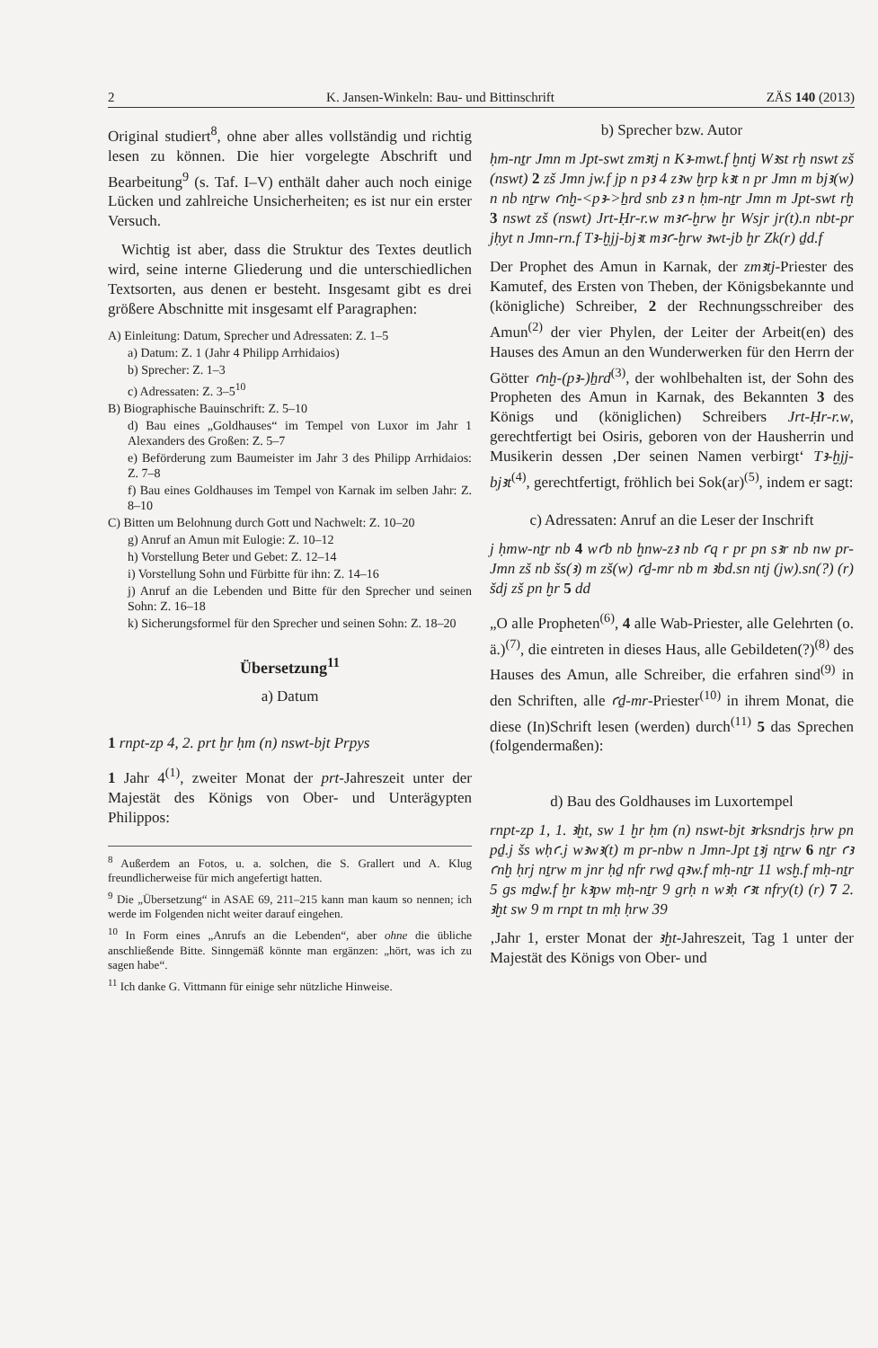2 K. Jansen-Winkeln: Bau- und Bittinschrift ZÄS 140 (2013)
Original studiert<sup>8</sup>, ohne aber alles vollständig und richtig lesen zu können. Die hier vorgelegte Abschrift und Bearbeitung<sup>9</sup> (s. Taf. I–V) enthält daher auch noch einige Lücken und zahlreiche Unsicherheiten; es ist nur ein erster Versuch.
Wichtig ist aber, dass die Struktur des Textes deutlich wird, seine interne Gliederung und die unterschiedlichen Textsorten, aus denen er besteht. Insgesamt gibt es drei größere Abschnitte mit insgesamt elf Paragraphen:
A) Einleitung: Datum, Sprecher und Adressaten: Z. 1–5
a) Datum: Z. 1 (Jahr 4 Philipp Arrhidaios)
b) Sprecher: Z. 1–3
c) Adressaten: Z. 3–5<sup>10</sup>
B) Biographische Bauinschrift: Z. 5–10
d) Bau eines „Goldhauses“ im Tempel von Luxor im Jahr 1 Alexanders des Großen: Z. 5–7
e) Beförderung zum Baumeister im Jahr 3 des Philipp Arrhidaios: Z. 7–8
f) Bau eines Goldhauses im Tempel von Karnak im selben Jahr: Z. 8–10
C) Bitten um Belohnung durch Gott und Nachwelt: Z. 10–20
g) Anruf an Amun mit Eulogie: Z. 10–12
h) Vorstellung Beter und Gebet: Z. 12–14
i) Vorstellung Sohn und Fürbitte für ihn: Z. 14–16
j) Anruf an die Lebenden und Bitte für den Sprecher und seinen Sohn: Z. 16–18
k) Sicherungsformel für den Sprecher und seinen Sohn: Z. 18–20
Übersetzung<sup>11</sup>
a) Datum
1 rnpt-zp 4, 2. prt ḫr ḥm (n) nswt-bjt Prpys
1 Jahr 4<sup>(1)</sup>, zweiter Monat der prt-Jahreszeit unter der Majestät des Königs von Ober- und Unterägypten Philippos:
<sup>8</sup> Außerdem an Fotos, u. a. solchen, die S. Grallert und A. Klug freundlicherweise für mich angefertigt hatten.
<sup>9</sup> Die „Übersetzung“ in ASAE 69, 211–215 kann man kaum so nennen; ich werde im Folgenden nicht weiter darauf eingehen.
<sup>10</sup> In Form eines „Anrufs an die Lebenden“, aber ohne die übliche anschließende Bitte. Sinngemäß könnte man ergänzen: „hört, was ich zu sagen habe“.
<sup>11</sup> Ich danke G. Vittmann für einige sehr nützliche Hinweise.
b) Sprecher bzw. Autor
ḥm-nṯr Jmn m Jpt-swt zmꜣtj n Kꜣ-mwt.f ḫntj Wꜣst rḫ nswt zš (nswt) 2 zš Jmn jw.f jp n pꜣ 4 zꜣw ḫrp kꜣt n pr Jmn m bjꜣ(w) n nb nṯrw ꜥnḫ-<pꜣ->ẖrd snb zꜣ n ḥm-nṯr Jmn m Jpt-swt rḫ 3 nswt zš (nswt) Jrt-Ḥr-r.w mꜣꜥ-ḫrw ḫr Wsjr jr(t).n nbt-pr jḥyt n Jmn-rn.f Tꜣ-ḫjj-bjꜣt mꜣꜥ-ḫrw ꜣwt-jb ḫr Zk(r) ḏd.f
Der Prophet des Amun in Karnak, der zmꜣtj-Priester des Kamutef, des Ersten von Theben, der Königsbekannte und (königliche) Schreiber, 2 der Rechnungsschreiber des Amun<sup>(2)</sup> der vier Phylen, der Leiter der Arbeit(en) des Hauses des Amun an den Wunderwerken für den Herrn der Götter ꜥnḫ-(pꜣ-)ẖrd<sup>(3)</sup>, der wohlbehalten ist, der Sohn des Propheten des Amun in Karnak, des Bekannten 3 des Königs und (königlichen) Schreibers Jrt-Ḥr-r.w, gerechtfertigt bei Osiris, geboren von der Hausherrin und Musikerin dessen ‚Der seinen Namen verbirgt‘ Tꜣ-ḫjj-bjꜣt<sup>(4)</sup>, gerechtfertigt, fröhlich bei Sok(ar)<sup>(5)</sup>, indem er sagt:
c) Adressaten: Anruf an die Leser der Inschrift
j ḥmw-nṯr nb 4 wꜥb nb ḫnw-zꜣ nb ꜥq r pr pn sꜣr nb nw pr-Jmn zš nb šs(ꜣ) m zš(w) ꜥḏ-mr nb m ꜣbd.sn ntj (jw).sn(?) (r) šdj zš pn ḫr 5 dd
„O alle Propheten<sup>(6)</sup>, 4 alle Wab-Priester, alle Gelehrten (o. ä.)<sup>(7)</sup>, die eintreten in dieses Haus, alle Gebildeten(?)<sup>(8)</sup> des Hauses des Amun, alle Schreiber, die erfahren sind<sup>(9)</sup> in den Schriften, alle ꜥḏ-mr-Priester<sup>(10)</sup> in ihrem Monat, die diese (In)Schrift lesen (werden) durch<sup>(11)</sup> 5 das Sprechen (folgendermaßen):
d) Bau des Goldhauses im Luxortempel
rnpt-zp 1, 1. ꜣḫt, sw 1 ḫr ḥm (n) nswt-bjt ꜣrksndrjs ḥrw pn pḏ.j šs wḥꜥ.j wꜣwꜣ(t) m pr-nbw n Jmn-Jpt ṯꜣj nṯrw 6 nṯr ꜥꜣ ꜥnḫ ḥrj nṯrw m jnr ḥḏ nfr rwḏ qꜣw.f mḥ-nṯr 11 wsḫ.f mḥ-nṯr 5 gs mḏw.f ḫr kꜣpw mḥ-nṯr 9 grḥ n wꜣḥ ꜥꜣt nfry(t) (r) 7 2. ꜣḫt sw 9 m rnpt tn mḥ ḥrw 39
‚Jahr 1, erster Monat der ꜣḫt-Jahreszeit, Tag 1 unter der Majestät des Königs von Ober- und